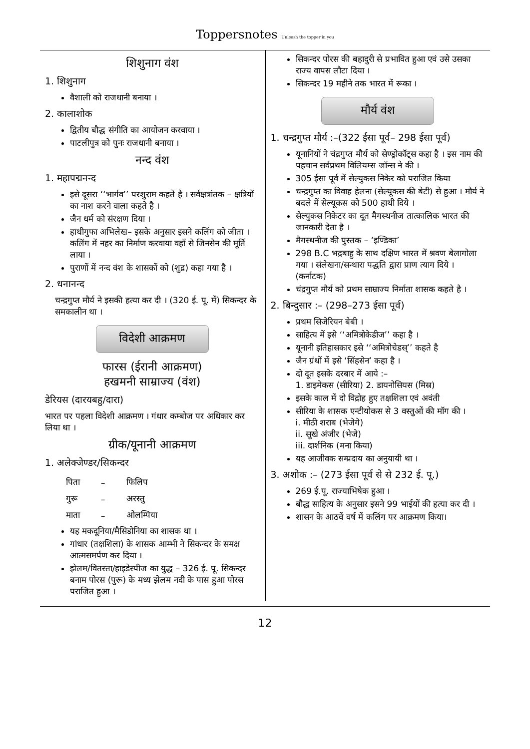Toppersnotes Unleash the topper in you
शिशुनाग वंश
1. शिशुनाग
वैशाली को राजधानी बनाया ।
2. कालाशोक
द्वितीय बौद्ध संगीति का आयोजन करवाया ।
पाटलीपुत्र को पुनः राजधानी बनाया ।
नन्द वंश
1. महापद्मनन्द
इसे दूसरा ‘‘भार्गव’’ परशुराम कहते है । सर्वक्षत्रांतक – क्षत्रियों का नाश करने वाला कहते है ।
जैन धर्म को संरक्षण दिया ।
हाथीगुफा अभिलेख– इसके अनुसार इसने कलिंग को जीता । कलिंग में नहर का निर्माण करवाया वहाँ से जिनसेन की मूर्ति लाया ।
पुराणों में नन्द वंश के शासकों को (शुद्र) कहा गया है ।
2. धनानन्द
चन्द्रगुप्त मौर्य ने इसकी हत्या कर दी । (320 ई. पू. में) सिकन्दर के समकालीन था ।
विदेशी आक्रमण
फारस (ईरानी आक्रमण)
हखमनी साम्राज्य (वंश)
डेरियस (दारयबहु/दारा)
भारत पर पहला विदेशी आक्रमण । गंधार कम्बोज पर अधिकार कर लिया था ।
ग्रीक/यूनानी आक्रमण
1. अलेक्जेण्डर/सिकन्दर
| पिता | – | फिलिप |
| गुरू | – | अरस्तु |
| माता | – | ओलम्पिया |
यह मकदूनिया/मैसिडोनिया का शासक था ।
गांधार (तक्षशिला) के शासक आम्भी ने सिकन्दर के समक्ष आत्मसमर्पण कर दिया ।
झेलम/वितस्ता/हाइडेस्पीज का युद्ध – 326 ई. पू. सिकन्दर बनाम पोरस (पुरू) के मध्य झेलम नदी के पास हुआ पोरस पराजित हुआ ।
सिकन्दर पोरस की बहादुरी से प्रभावित हुआ एवं उसे उसका राज्य वापस लौटा दिया ।
सिकन्दर 19 महीने तक भारत में रूका ।
मौर्य वंश
1. चन्द्रगुप्त मौर्य :–(322 ईसा पूर्व– 298 ईसा पूर्व)
यूनानियों ने चंद्रगुप्त मौर्य को सेण्ड्रोकॉट्स कहा है । इस नाम की पहचान सर्वप्रथम विलियम्स जॉन्स ने की ।
305 ईसा पूर्व में सेल्युकस निकेर को पराजित किया
चन्द्रगुप्त का विवाह हेलना (सेल्यूकस की बेटी) से हुआ । मौर्य ने बदले में सेल्यूकस को 500 हाथी दिये ।
सेल्युकस निकेटर का दूत मैगस्थनीज तात्कालिक भारत की जानकारी देता है ।
मैगस्थनीज की पुस्तक – ‘इण्डिका’
298 B.C भद्रबाहु के साथ दक्षिण भारत में श्रवण बेलागोला गया । संलेखना/सन्थारा पद्धति द्वारा प्राण त्याग दिये । (कर्नाटक)
चंद्रगुप्त मौर्य को प्रथम साम्राज्य निर्माता शासक कहते है ।
2. बिन्दुसार :– (298–273 ईसा पूर्व)
प्रथम सिजेरियन बेबी ।
साहित्य में इसे ‘‘अमित्रोकेडीज’’ कहा है ।
यूनानी इतिहासकार इसे ‘‘अमित्रोचेडस्’’ कहते है
जैन ग्रंथों में इसे ‘सिंहसेन’ कहा है ।
दो दूत इसके दरबार में आये :–
1. डाइमेकस (सीरिया) 2. डायनोसियस (मिस्र)
इसके काल में दो विद्रोह हुए तक्षशिला एवं अवंती
सीरिया के शासक एन्टीयोकस से 3 वस्तुओं की मॉग की ।
i. मीठी शराब (भेजेगे)
ii. सूखे अंजीर (भेजे)
iii. दार्शनिक (मना किया)
यह आजीवक सम्प्रदाय का अनुयायी था ।
3. अशोक :– (273 ईसा पूर्व से से 232 ई. पू.)
269 ई.पू. राज्याभिषेक हुआ ।
बौद्ध साहित्य के अनुसार इसने 99 भाईयों की हत्या कर दी ।
शासन के आठवें वर्ष में कलिंग पर आक्रमण किया।
12